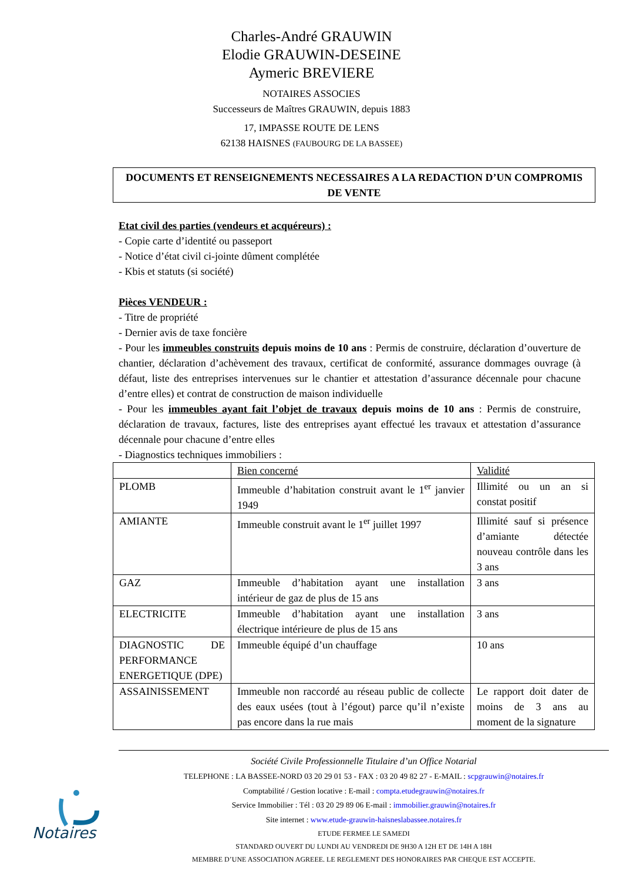Charles-André GRAUWIN
Elodie GRAUWIN-DESEINE
Aymeric BREVIERE
NOTAIRES ASSOCIES
Successeurs de Maîtres GRAUWIN, depuis 1883
17, IMPASSE ROUTE DE LENS
62138 HAISNES (FAUBOURG DE LA BASSEE)
DOCUMENTS ET RENSEIGNEMENTS NECESSAIRES A LA REDACTION D’UN COMPROMIS DE VENTE
Etat civil des parties (vendeurs et acquéreurs) :
- Copie carte d’identité ou passeport
- Notice d’état civil ci-jointe dûment complétée
- Kbis et statuts (si société)
Pièces VENDEUR :
- Titre de propriété
- Dernier avis de taxe foncière
- Pour les immeubles construits depuis moins de 10 ans : Permis de construire, déclaration d’ouverture de chantier, déclaration d’achèvement des travaux, certificat de conformité, assurance dommages ouvrage (à défaut, liste des entreprises intervenues sur le chantier et attestation d’assurance décennale pour chacune d’entre elles) et contrat de construction de maison individuelle
- Pour les immeubles ayant fait l’objet de travaux depuis moins de 10 ans : Permis de construire, déclaration de travaux, factures, liste des entreprises ayant effectué les travaux et attestation d’assurance décennale pour chacune d’entre elles
- Diagnostics techniques immobiliers :
| | Bien concerné | Validité |
| PLOMB | Immeuble d’habitation construit avant le 1<sup>er</sup> janvier 1949 | Illimité ou un an si constat positif |
| AMIANTE | Immeuble construit avant le 1<sup>er</sup> juillet 1997 | Illimité sauf si présence d’amiante détectée nouveau contrôle dans les 3 ans |
| GAZ | Immeuble d’habitation ayant une installation intérieur de gaz de plus de 15 ans | 3 ans |
| ELECTRICITE | Immeuble d’habitation ayant une installation électrique intérieure de plus de 15 ans | 3 ans |
| DIAGNOSTIC DE PERFORMANCE ENERGETIQUE (DPE) | Immeuble équipé d’un chauffage | 10 ans |
| ASSAINISSEMENT | Immeuble non raccordé au réseau public de collecte des eaux usées (tout à l’égout) parce qu’il n’existe pas encore dans la rue mais | Le rapport doit dater de moins de 3 ans au moment de la signature |
Société Civile Professionnelle Titulaire d’un Office Notarial
TELEPHONE : LA BASSEE-NORD 03 20 29 01 53 - FAX : 03 20 49 82 27 - E-MAIL : scpgrauwin@notaires.fr
Comptabilité / Gestion locative : E-mail : compta.etudegrauwin@notaires.fr
Service Immobilier : Tél : 03 20 29 89 06 E-mail : immobilier.grauwin@notaires.fr
Site internet : www.etude-grauwin-haisneslabassee.notaires.fr
ETUDE FERMEE LE SAMEDI
STANDARD OUVERT DU LUNDI AU VENDREDI DE 9H30 A 12H ET DE 14H A 18H
MEMBRE D’UNE ASSOCIATION AGREEE. LE REGLEMENT DES HONORAIRES PAR CHEQUE EST ACCEPTE.
Notaires